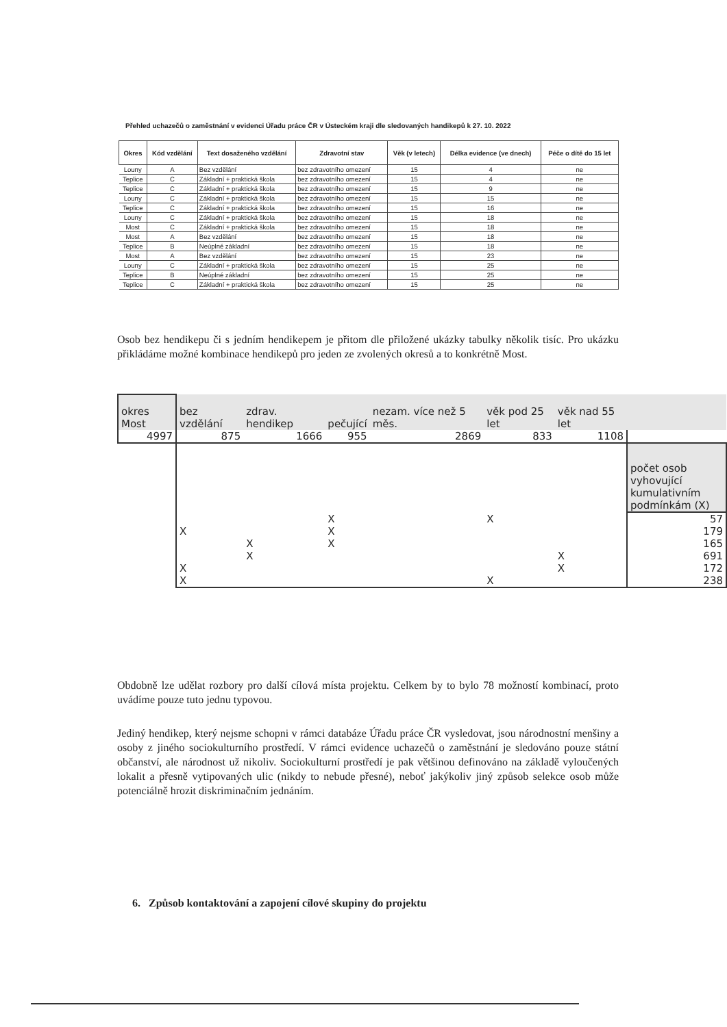Přehled uchazečů o zaměstnání v evidenci Úřadu práce ČR v Ústeckém kraji dle sledovaných handikepů k 27. 10. 2022
| Okres | Kód vzdělání | Text dosaženého vzdělání | Zdravotní stav | Věk (v letech) | Délka evidence (ve dnech) | Péče o dítě do 15 let |
| --- | --- | --- | --- | --- | --- | --- |
| Louny | A | Bez vzdělání | bez zdravotního omezení | 15 | 4 | ne |
| Teplice | C | Základní + praktická škola | bez zdravotního omezení | 15 | 4 | ne |
| Teplice | C | Základní + praktická škola | bez zdravotního omezení | 15 | 9 | ne |
| Louny | C | Základní + praktická škola | bez zdravotního omezení | 15 | 15 | ne |
| Teplice | C | Základní + praktická škola | bez zdravotního omezení | 15 | 16 | ne |
| Louny | C | Základní + praktická škola | bez zdravotního omezení | 15 | 18 | ne |
| Most | C | Základní + praktická škola | bez zdravotního omezení | 15 | 18 | ne |
| Most | A | Bez vzdělání | bez zdravotního omezení | 15 | 18 | ne |
| Teplice | B | Neúplné základní | bez zdravotního omezení | 15 | 18 | ne |
| Most | A | Bez vzdělání | bez zdravotního omezení | 15 | 23 | ne |
| Louny | C | Základní + praktická škola | bez zdravotního omezení | 15 | 25 | ne |
| Teplice | B | Neúplné základní | bez zdravotního omezení | 15 | 25 | ne |
| Teplice | C | Základní + praktická škola | bez zdravotního omezení | 15 | 25 | ne |
Osob bez hendikepu či s jedním hendikepem je přitom dle přiložené ukázky tabulky několik tisíc. Pro ukázku přikládáme možné kombinace hendikepů pro jeden ze zvolených okresů a to konkrétně Most.
| okres Most | bez vzdělání | zdrav. hendikep | pečující | nezam. více než 5 měs. | věk pod 25 let | věk nad 55 let | |
| 4997 | 875 | 1666 | 955 | 2869 | 833 | 1108 | |
| | | | | | | | počet osob vyhovující kumulativním podmínkám (X) |
| | | | X | | X | | 57 |
| | X | | X | | | | 179 |
| | | X | X | | | | 165 |
| | | X | | | | X | 691 |
| | X | | | | | X | 172 |
| | X | | | | X | | 238 |
Obdobně lze udělat rozbory pro další cílová místa projektu. Celkem by to bylo 78 možností kombinací, proto uvádíme pouze tuto jednu typovou.
Jediný hendikep, který nejsme schopni v rámci databáze Úřadu práce ČR vysledovat, jsou národnostní menšiny a osoby z jiného sociokulturního prostředí. V rámci evidence uchazečů o zaměstnání je sledováno pouze státní občanství, ale národnost už nikoliv. Sociokulturní prostředí je pak většinou definováno na základě vyloučených lokalit a přesně vytipovaných ulic (nikdy to nebude přesné), neboť jakýkoliv jiný způsob selekce osob může potenciálně hrozit diskriminačním jednáním.
6. Způsob kontaktování a zapojení cílové skupiny do projektu